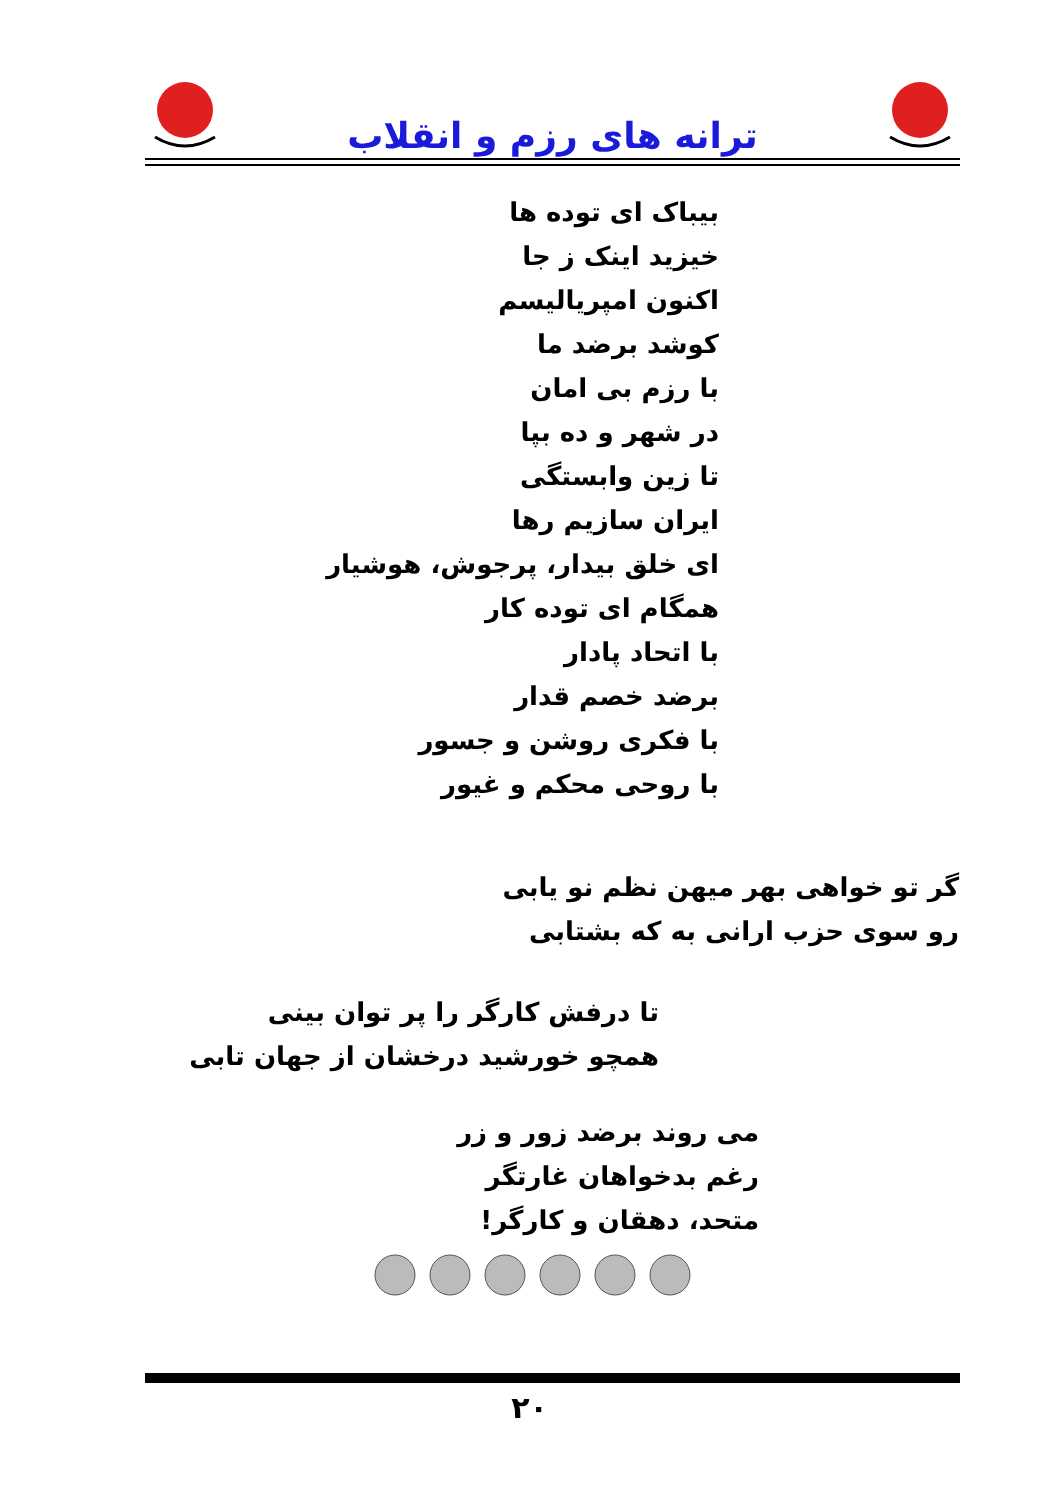ترانه های رزم و انقلاب
بیباک ای توده ها
خیزید اینک ز جا
اکنون امپریالیسم
کوشد برضد ما
با رزم بی امان
در شهر و ده بپا
تا زین وابستگی
ایران سازیم رها
ای خلق بیدار، پرجوش، هوشیار
همگام ای توده کار
با اتحاد پادار
برضد خصم قدار
با فکری روشن و جسور
با روحی محکم و غیور
گر تو خواهی بهر میهن نظم نو یابی
رو سوی حزب ارانی به که بشتابی
تا درفش کارگر را پر توان بینی
همچو خورشید درخشان از جهان تابی
می روند برضد زور و زر
رغم بدخواهان غارتگر
متحد، دهقان و کارگر!
۲۰